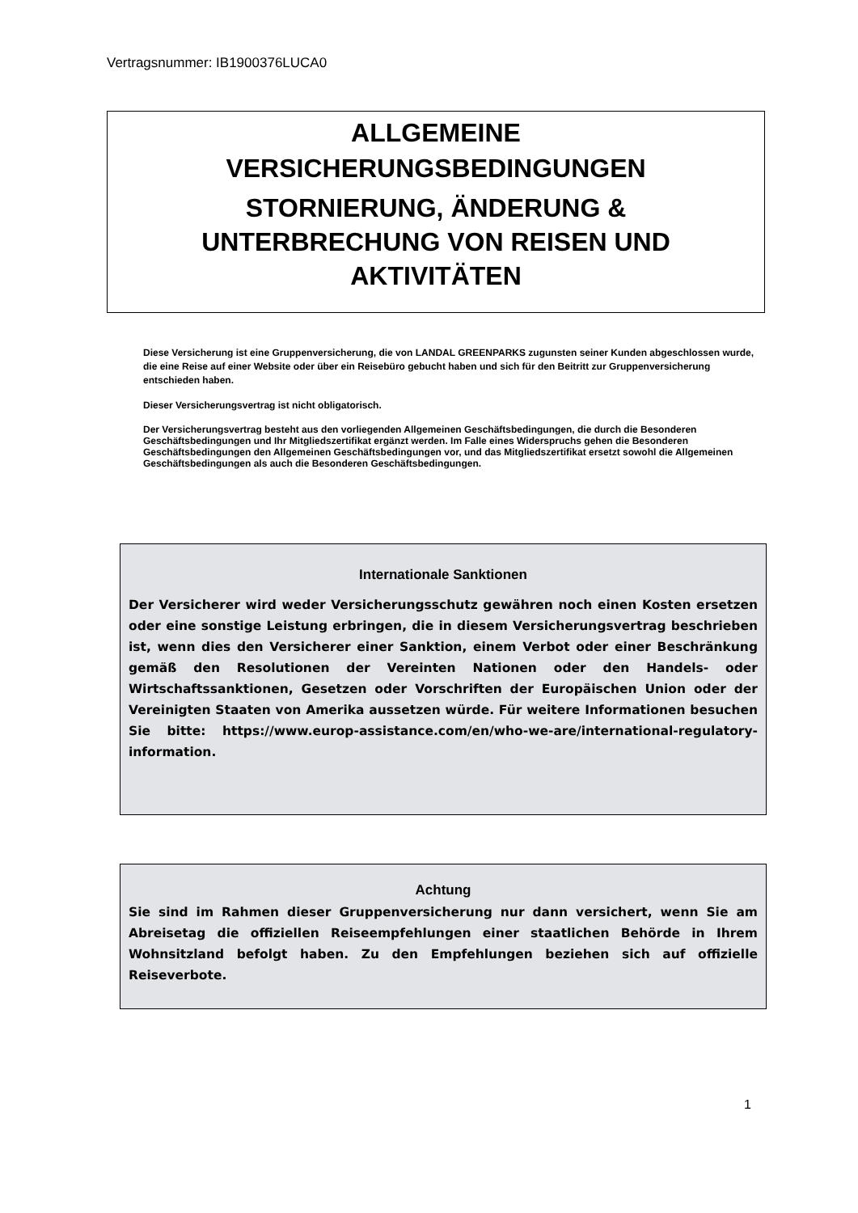Vertragsnummer: IB1900376LUCA0
ALLGEMEINE
VERSICHERUNGSBEDINGUNGEN
STORNIERUNG, ÄNDERUNG &
UNTERBRECHUNG VON REISEN UND
AKTIVITÄTEN
Diese Versicherung ist eine Gruppenversicherung, die von LANDAL GREENPARKS zugunsten seiner Kunden abgeschlossen wurde, die eine Reise auf einer Website oder über ein Reisebüro gebucht haben und sich für den Beitritt zur Gruppenversicherung entschieden haben.
Dieser Versicherungsvertrag ist nicht obligatorisch.
Der Versicherungsvertrag besteht aus den vorliegenden Allgemeinen Geschäftsbedingungen, die durch die Besonderen Geschäftsbedingungen und Ihr Mitgliedszertifikat ergänzt werden. Im Falle eines Widerspruchs gehen die Besonderen Geschäftsbedingungen den Allgemeinen Geschäftsbedingungen vor, und das Mitgliedszertifikat ersetzt sowohl die Allgemeinen Geschäftsbedingungen als auch die Besonderen Geschäftsbedingungen.
Internationale Sanktionen
Der Versicherer wird weder Versicherungsschutz gewähren noch einen Kosten ersetzen oder eine sonstige Leistung erbringen, die in diesem Versicherungsvertrag beschrieben ist, wenn dies den Versicherer einer Sanktion, einem Verbot oder einer Beschränkung gemäß den Resolutionen der Vereinten Nationen oder den Handels- oder Wirtschaftssanktionen, Gesetzen oder Vorschriften der Europäischen Union oder der Vereinigten Staaten von Amerika aussetzen würde. Für weitere Informationen besuchen Sie bitte: https://www.europ-assistance.com/en/who-we-are/international-regulatory-information.
Achtung
Sie sind im Rahmen dieser Gruppenversicherung nur dann versichert, wenn Sie am Abreisetag die offiziellen Reiseempfehlungen einer staatlichen Behörde in Ihrem Wohnsitzland befolgt haben. Zu den Empfehlungen beziehen sich auf offizielle Reiseverbote.
1